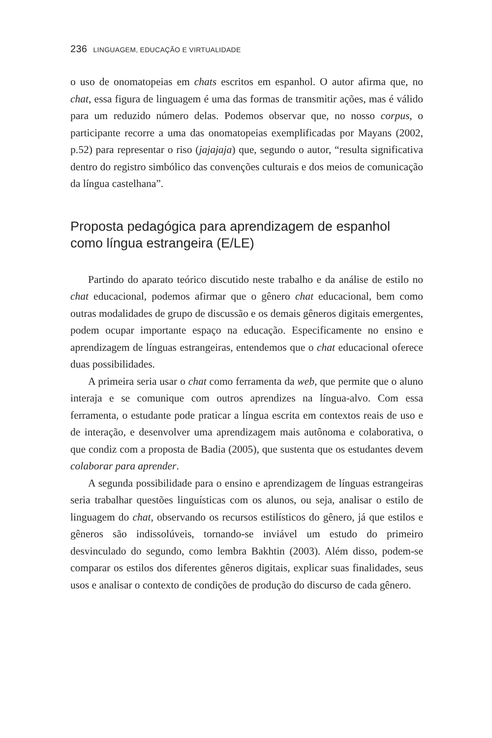236 LINGUAGEM, EDUCAÇÃO E VIRTUALIDADE
o uso de onomatopeias em chats escritos em espanhol. O autor afirma que, no chat, essa figura de linguagem é uma das formas de transmitir ações, mas é válido para um reduzido número delas. Podemos observar que, no nosso corpus, o participante recorre a uma das onomatopeias exemplificadas por Mayans (2002, p.52) para representar o riso (jajajaja) que, segundo o autor, “resulta significativa dentro do registro simbólico das convenções culturais e dos meios de comunicação da língua castelhana”.
Proposta pedagógica para aprendizagem de espanhol como língua estrangeira (E/LE)
Partindo do aparato teórico discutido neste trabalho e da análise de estilo no chat educacional, podemos afirmar que o gênero chat educacional, bem como outras modalidades de grupo de discussão e os demais gêneros digitais emergentes, podem ocupar importante espaço na educação. Especificamente no ensino e aprendizagem de línguas estrangeiras, entendemos que o chat educacional oferece duas possibilidades.
A primeira seria usar o chat como ferramenta da web, que permite que o aluno interaja e se comunique com outros aprendizes na língua-alvo. Com essa ferramenta, o estudante pode praticar a língua escrita em contextos reais de uso e de interação, e desenvolver uma aprendizagem mais autônoma e colaborativa, o que condiz com a proposta de Badia (2005), que sustenta que os estudantes devem colaborar para aprender.
A segunda possibilidade para o ensino e aprendizagem de línguas estrangeiras seria trabalhar questões linguísticas com os alunos, ou seja, analisar o estilo de linguagem do chat, observando os recursos estilísticos do gênero, já que estilos e gêneros são indissolúveis, tornando-se inviável um estudo do primeiro desvinculado do segundo, como lembra Bakhtin (2003). Além disso, podem-se comparar os estilos dos diferentes gêneros digitais, explicar suas finalidades, seus usos e analisar o contexto de condições de produção do discurso de cada gênero.